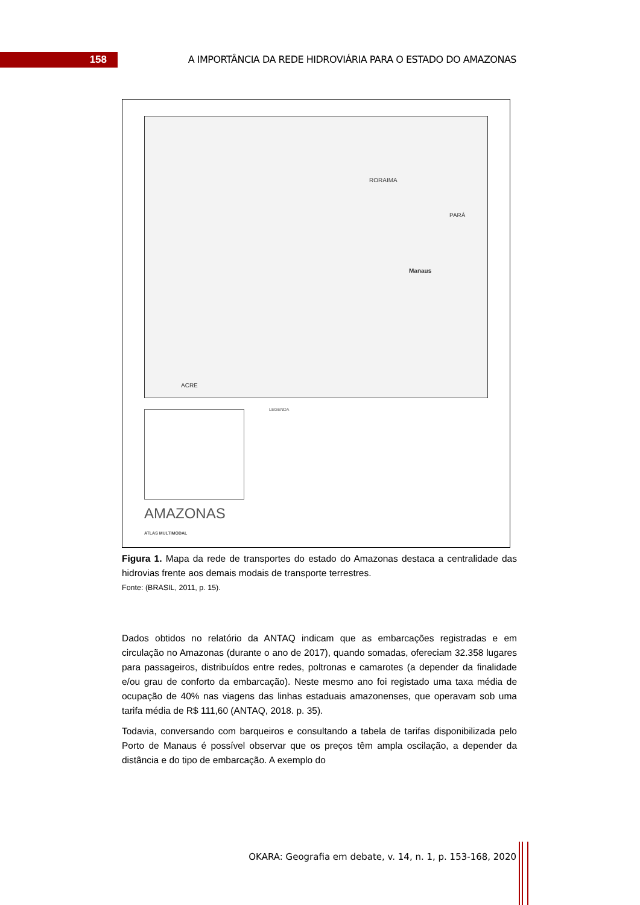158
A IMPORTÂNCIA DA REDE HIDROVIÁRIA PARA O ESTADO DO AMAZONAS
RORAIMA
PARÁ
ACRE
Manaus
LEGENDA
AMAZONAS
ATLAS MULTIMODAL
Figura 1. Mapa da rede de transportes do estado do Amazonas destaca a centralidade das hidrovias frente aos demais modais de transporte terrestres.
Fonte: (BRASIL, 2011, p. 15).
Dados obtidos no relatório da ANTAQ indicam que as embarcações registradas e em circulação no Amazonas (durante o ano de 2017), quando somadas, ofereciam 32.358 lugares para passageiros, distribuídos entre redes, poltronas e camarotes (a depender da finalidade e/ou grau de conforto da embarcação). Neste mesmo ano foi registado uma taxa média de ocupação de 40% nas viagens das linhas estaduais amazonenses, que operavam sob uma tarifa média de R$ 111,60 (ANTAQ, 2018. p. 35).
Todavia, conversando com barqueiros e consultando a tabela de tarifas disponibilizada pelo Porto de Manaus é possível observar que os preços têm ampla oscilação, a depender da distância e do tipo de embarcação. A exemplo do
OKARA: Geografia em debate, v. 14, n. 1, p. 153-168, 2020